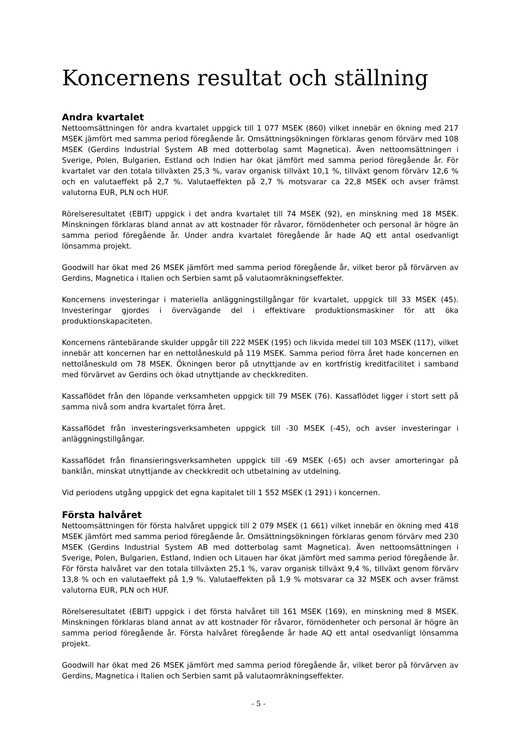Koncernens resultat och ställning
Andra kvartalet
Nettoomsättningen för andra kvartalet uppgick till 1 077 MSEK (860) vilket innebär en ökning med 217 MSEK jämfört med samma period föregående år. Omsättningsökningen förklaras genom förvärv med 108 MSEK (Gerdins Industrial System AB med dotterbolag samt Magnetica). Även nettoomsättningen i Sverige, Polen, Bulgarien, Estland och Indien har ökat jämfört med samma period föregående år. För kvartalet var den totala tillväxten 25,3 %, varav organisk tillväxt 10,1 %, tillväxt genom förvärv 12,6 % och en valutaeffekt på 2,7 %. Valutaeffekten på 2,7 % motsvarar ca 22,8 MSEK och avser främst valutorna EUR, PLN och HUF.
Rörelseresultatet (EBIT) uppgick i det andra kvartalet till 74 MSEK (92), en minskning med 18 MSEK. Minskningen förklaras bland annat av att kostnader för råvaror, förnödenheter och personal är högre än samma period föregående år. Under andra kvartalet föregående år hade AQ ett antal osedvanligt lönsamma projekt.
Goodwill har ökat med 26 MSEK jämfört med samma period föregående år, vilket beror på förvärven av Gerdins, Magnetica i Italien och Serbien samt på valutaomräkningseffekter.
Koncernens investeringar i materiella anläggningstillgångar för kvartalet, uppgick till 33 MSEK (45). Investeringar gjordes i övervägande del i effektivare produktionsmaskiner för att öka produktionskapaciteten.
Koncernens räntebärande skulder uppgår till 222 MSEK (195) och likvida medel till 103 MSEK (117), vilket innebär att koncernen har en nettolåneskuld på 119 MSEK. Samma period förra året hade koncernen en nettolåneskuld om 78 MSEK. Ökningen beror på utnyttjande av en kortfristig kreditfacilitet i samband med förvärvet av Gerdins och ökad utnyttjande av checkkrediten.
Kassaflödet från den löpande verksamheten uppgick till 79 MSEK (76). Kassaflödet ligger i stort sett på samma nivå som andra kvartalet förra året.
Kassaflödet från investeringsverksamheten uppgick till -30 MSEK (-45), och avser investeringar i anläggningstillgångar.
Kassaflödet från finansieringsverksamheten uppgick till -69 MSEK (-65) och avser amorteringar på banklån, minskat utnyttjande av checkkredit och utbetalning av utdelning.
Vid periodens utgång uppgick det egna kapitalet till 1 552 MSEK (1 291) i koncernen.
Första halvåret
Nettoomsättningen för första halvåret uppgick till 2 079 MSEK (1 661) vilket innebär en ökning med 418 MSEK jämfört med samma period föregående år. Omsättningsökningen förklaras genom förvärv med 230 MSEK (Gerdins Industrial System AB med dotterbolag samt Magnetica). Även nettoomsättningen i Sverige, Polen, Bulgarien, Estland, Indien och Litauen har ökat jämfört med samma period föregående år. För första halvåret var den totala tillväxten 25,1 %, varav organisk tillväxt 9,4 %, tillväxt genom förvärv 13,8 % och en valutaeffekt på 1,9 %. Valutaeffekten på 1,9 % motsvarar ca 32 MSEK och avser främst valutorna EUR, PLN och HUF.
Rörelseresultatet (EBIT) uppgick i det första halvåret till 161 MSEK (169), en minskning med 8 MSEK. Minskningen förklaras bland annat av att kostnader för råvaror, förnödenheter och personal är högre än samma period föregående år. Första halvåret föregående år hade AQ ett antal osedvanligt lönsamma projekt.
Goodwill har ökat med 26 MSEK jämfört med samma period föregående år, vilket beror på förvärven av Gerdins, Magnetica i Italien och Serbien samt på valutaomräkningseffekter.
- 5 -